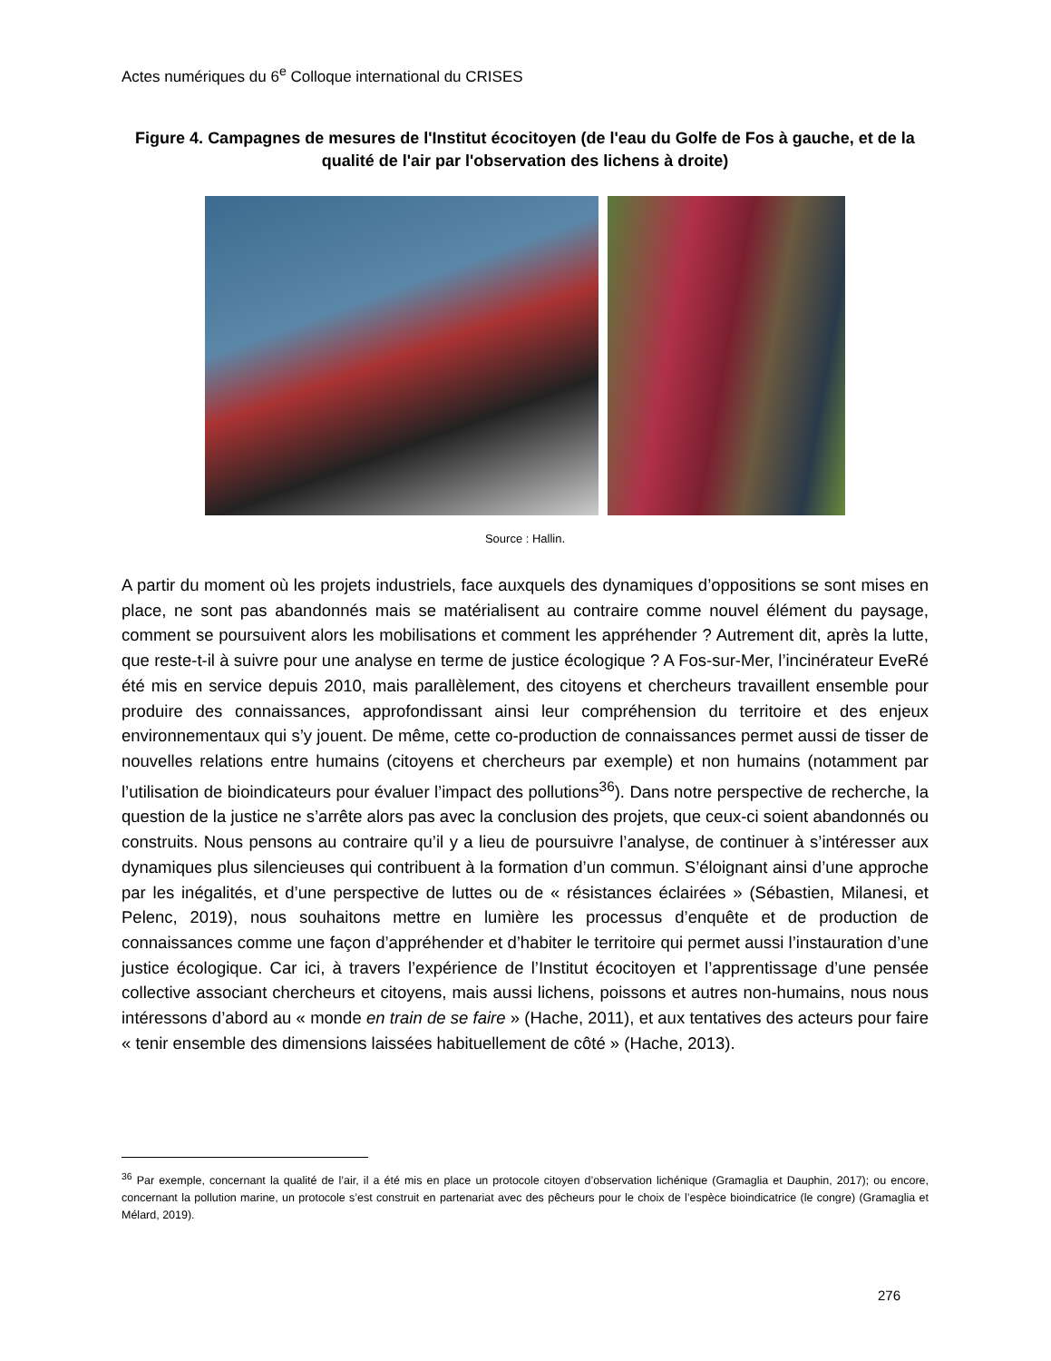Actes numériques du 6<sup>e</sup> Colloque international du CRISES
Figure 4. Campagnes de mesures de l'Institut écocitoyen (de l'eau du Golfe de Fos à gauche, et de la qualité de l'air par l'observation des lichens à droite)
Source : Hallin.
A partir du moment où les projets industriels, face auxquels des dynamiques d’oppositions se sont mises en place, ne sont pas abandonnés mais se matérialisent au contraire comme nouvel élément du paysage, comment se poursuivent alors les mobilisations et comment les appréhender ? Autrement dit, après la lutte, que reste-t-il à suivre pour une analyse en terme de justice écologique ? A Fos-sur-Mer, l’incinérateur EveRé été mis en service depuis 2010, mais parallèlement, des citoyens et chercheurs travaillent ensemble pour produire des connaissances, approfondissant ainsi leur compréhension du territoire et des enjeux environnementaux qui s’y jouent. De même, cette co-production de connaissances permet aussi de tisser de nouvelles relations entre humains (citoyens et chercheurs par exemple) et non humains (notamment par l’utilisation de bioindicateurs pour évaluer l’impact des pollutions<sup>36</sup>). Dans notre perspective de recherche, la question de la justice ne s’arrête alors pas avec la conclusion des projets, que ceux-ci soient abandonnés ou construits. Nous pensons au contraire qu’il y a lieu de poursuivre l’analyse, de continuer à s’intéresser aux dynamiques plus silencieuses qui contribuent à la formation d’un commun. S’éloignant ainsi d’une approche par les inégalités, et d’une perspective de luttes ou de « résistances éclairées » (Sébastien, Milanesi, et Pelenc, 2019), nous souhaitons mettre en lumière les processus d’enquête et de production de connaissances comme une façon d’appréhender et d’habiter le territoire qui permet aussi l’instauration d’une justice écologique. Car ici, à travers l’expérience de l’Institut écocitoyen et l’apprentissage d’une pensée collective associant chercheurs et citoyens, mais aussi lichens, poissons et autres non-humains, nous nous intéressons d’abord au « monde en train de se faire » (Hache, 2011), et aux tentatives des acteurs pour faire « tenir ensemble des dimensions laissées habituellement de côté » (Hache, 2013).
<sup>36</sup> Par exemple, concernant la qualité de l’air, il a été mis en place un protocole citoyen d’observation lichénique (Gramaglia et Dauphin, 2017); ou encore, concernant la pollution marine, un protocole s’est construit en partenariat avec des pêcheurs pour le choix de l’espèce bioindicatrice (le congre) (Gramaglia et Mélard, 2019).
276